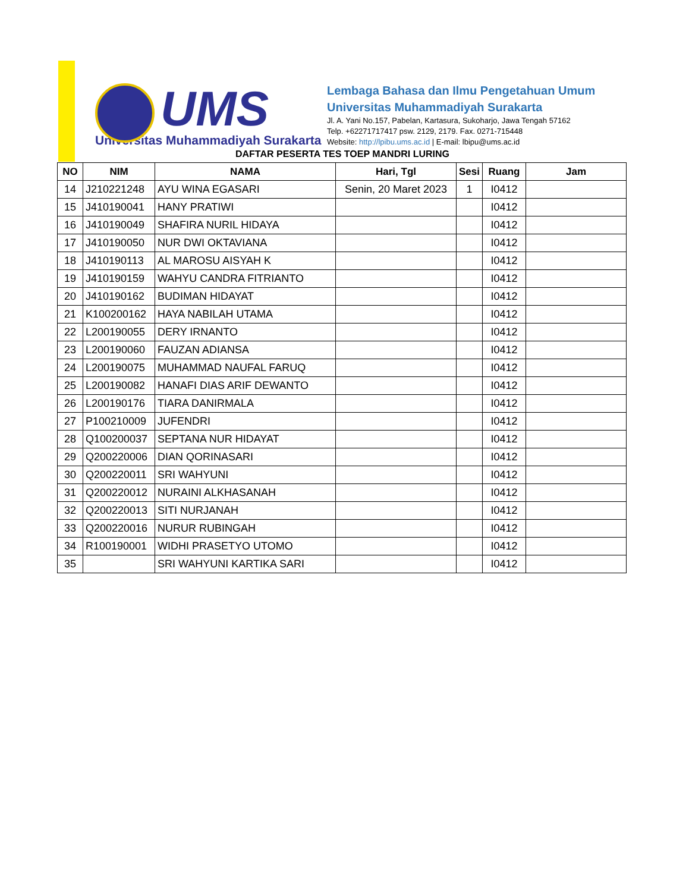UMS
Universitas Muhammadiyah Surakarta
Lembaga Bahasa dan Ilmu Pengetahuan Umum
Universitas Muhammadiyah Surakarta
Jl. A. Yani No.157, Pabelan, Kartasura, Sukoharjo, Jawa Tengah 57162
Telp. +62271717417 psw. 2129, 2179. Fax. 0271-715448
Website: http://lpibu.ums.ac.id | E-mail: lbipu@ums.ac.id
DAFTAR PESERTA TES TOEP MANDRI LURING
| NO | NIM | NAMA | Hari, Tgl | Sesi | Ruang | Jam |
| --- | --- | --- | --- | --- | --- | --- |
| 14 | J210221248 | AYU WINA EGASARI | Senin, 20 Maret 2023 | 1 | I0412 | |
| 15 | J410190041 | HANY PRATIWI | | | I0412 | |
| 16 | J410190049 | SHAFIRA NURIL HIDAYA | | | I0412 | |
| 17 | J410190050 | NUR DWI OKTAVIANA | | | I0412 | |
| 18 | J410190113 | AL MAROSU AISYAH K | | | I0412 | |
| 19 | J410190159 | WAHYU CANDRA FITRIANTO | | | I0412 | |
| 20 | J410190162 | BUDIMAN HIDAYAT | | | I0412 | |
| 21 | K100200162 | HAYA NABILAH UTAMA | | | I0412 | |
| 22 | L200190055 | DERY IRNANTO | | | I0412 | |
| 23 | L200190060 | FAUZAN ADIANSA | | | I0412 | |
| 24 | L200190075 | MUHAMMAD NAUFAL FARUQ | | | I0412 | |
| 25 | L200190082 | HANAFI DIAS ARIF DEWANTO | | | I0412 | |
| 26 | L200190176 | TIARA DANIRMALA | | | I0412 | |
| 27 | P100210009 | JUFENDRI | | | I0412 | |
| 28 | Q100200037 | SEPTANA NUR HIDAYAT | | | I0412 | |
| 29 | Q200220006 | DIAN QORINASARI | | | I0412 | |
| 30 | Q200220011 | SRI WAHYUNI | | | I0412 | |
| 31 | Q200220012 | NURAINI ALKHASANAH | | | I0412 | |
| 32 | Q200220013 | SITI NURJANAH | | | I0412 | |
| 33 | Q200220016 | NURUR RUBINGAH | | | I0412 | |
| 34 | R100190001 | WIDHI PRASETYO UTOMO | | | I0412 | |
| 35 | | SRI WAHYUNI KARTIKA SARI | | | I0412 | |